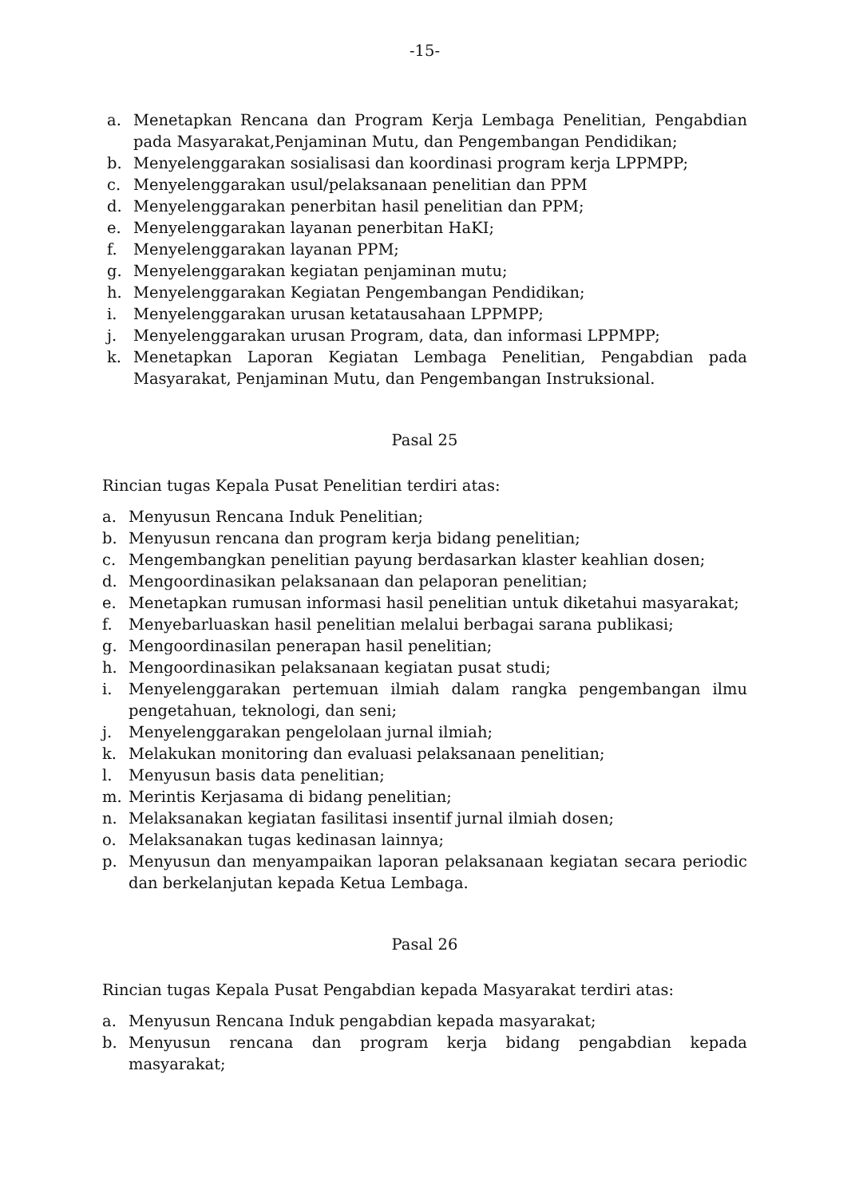-15-
a. Menetapkan Rencana dan Program Kerja Lembaga Penelitian, Pengabdian pada Masyarakat,Penjaminan Mutu, dan Pengembangan Pendidikan;
b. Menyelenggarakan sosialisasi dan koordinasi program kerja LPPMPP;
c. Menyelenggarakan usul/pelaksanaan penelitian dan PPM
d. Menyelenggarakan penerbitan hasil penelitian dan PPM;
e. Menyelenggarakan layanan penerbitan HaKI;
f. Menyelenggarakan layanan PPM;
g. Menyelenggarakan kegiatan penjaminan mutu;
h. Menyelenggarakan Kegiatan Pengembangan Pendidikan;
i. Menyelenggarakan urusan ketatausahaan LPPMPP;
j. Menyelenggarakan urusan Program, data, dan informasi LPPMPP;
k. Menetapkan Laporan Kegiatan Lembaga Penelitian, Pengabdian pada Masyarakat, Penjaminan Mutu, dan Pengembangan Instruksional.
Pasal 25
Rincian tugas Kepala Pusat Penelitian terdiri atas:
a. Menyusun Rencana Induk Penelitian;
b. Menyusun rencana dan program kerja bidang penelitian;
c. Mengembangkan penelitian payung berdasarkan klaster keahlian dosen;
d. Mengoordinasikan pelaksanaan dan pelaporan penelitian;
e. Menetapkan rumusan informasi hasil penelitian untuk diketahui masyarakat;
f. Menyebarluaskan hasil penelitian melalui berbagai sarana publikasi;
g. Mengoordinasilan penerapan hasil penelitian;
h. Mengoordinasikan pelaksanaan kegiatan pusat studi;
i. Menyelenggarakan pertemuan ilmiah dalam rangka pengembangan ilmu pengetahuan, teknologi, dan seni;
j. Menyelenggarakan pengelolaan jurnal ilmiah;
k. Melakukan monitoring dan evaluasi pelaksanaan penelitian;
l. Menyusun basis data penelitian;
m. Merintis Kerjasama di bidang penelitian;
n. Melaksanakan kegiatan fasilitasi insentif jurnal ilmiah dosen;
o. Melaksanakan tugas kedinasan lainnya;
p. Menyusun dan menyampaikan laporan pelaksanaan kegiatan secara periodic dan berkelanjutan kepada Ketua Lembaga.
Pasal 26
Rincian tugas Kepala Pusat Pengabdian kepada Masyarakat terdiri atas:
a. Menyusun Rencana Induk pengabdian kepada masyarakat;
b. Menyusun rencana dan program kerja bidang pengabdian kepada masyarakat;